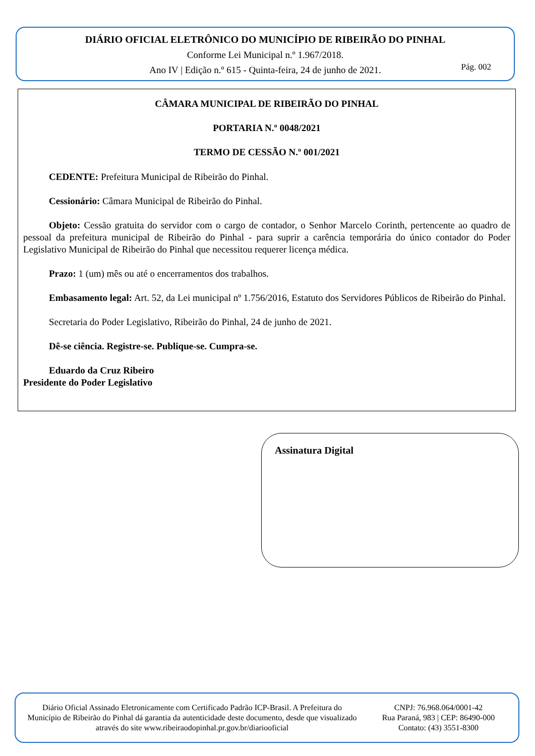DIÁRIO OFICIAL ELETRÔNICO DO MUNICÍPIO DE RIBEIRÃO DO PINHAL
Conforme Lei Municipal n.º 1.967/2018.
Ano IV | Edição n.º 615 - Quinta-feira, 24 de junho de 2021.
Pág. 002
CÂMARA MUNICIPAL DE RIBEIRÃO DO PINHAL
PORTARIA N.º 0048/2021
TERMO DE CESSÃO N.º 001/2021
CEDENTE: Prefeitura Municipal de Ribeirão do Pinhal.
Cessionário: Câmara Municipal de Ribeirão do Pinhal.
Objeto: Cessão gratuita do servidor com o cargo de contador, o Senhor Marcelo Corinth, pertencente ao quadro de pessoal da prefeitura municipal de Ribeirão do Pinhal - para suprir a carência temporária do único contador do Poder Legislativo Municipal de Ribeirão do Pinhal que necessitou requerer licença médica.
Prazo: 1 (um) mês ou até o encerramentos dos trabalhos.
Embasamento legal: Art. 52, da Lei municipal nº 1.756/2016, Estatuto dos Servidores Públicos de Ribeirão do Pinhal.
Secretaria do Poder Legislativo, Ribeirão do Pinhal, 24 de junho de 2021.
Dê-se ciência. Registre-se. Publique-se. Cumpra-se.
Eduardo da Cruz Ribeiro
Presidente do Poder Legislativo
Assinatura Digital
Diário Oficial Assinado Eletronicamente com Certificado Padrão ICP-Brasil. A Prefeitura do Município de Ribeirão do Pinhal dá garantia da autenticidade deste documento, desde que visualizado através do site www.ribeiraodopinhal.pr.gov.br/diariooficial
CNPJ: 76.968.064/0001-42
Rua Paraná, 983 | CEP: 86490-000
Contato: (43) 3551-8300